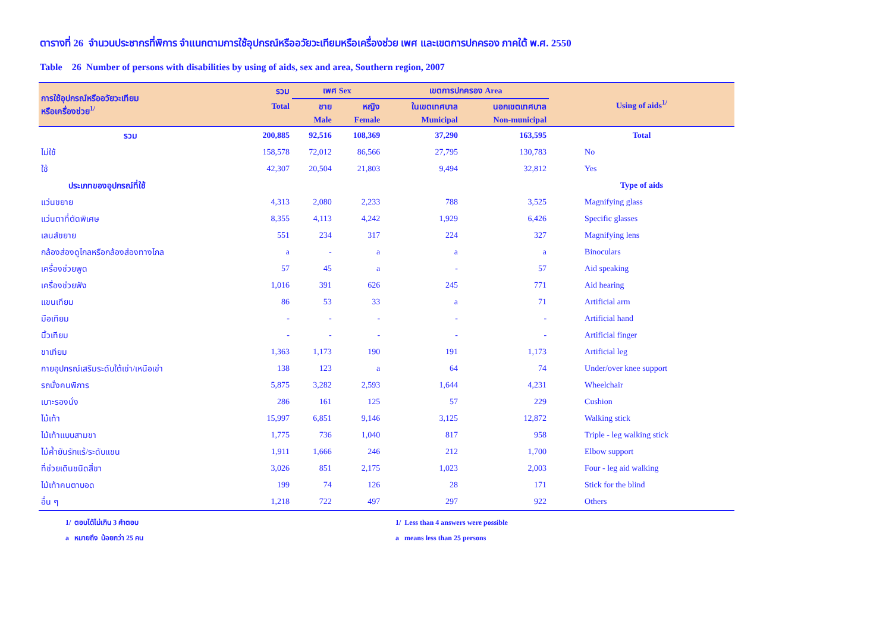ตารางที่ 26 จำนวนประชากรที่พิการ จำแนกตามการใช้อุปกรณ์หรืออวัยวะเทียมหรือเครื่องช่วย เพศ และเขตการปกครอง ภาคใต้ พ.ศ. 2550
Table 26 Number of persons with disabilities by using of aids, sex and area, Southern region, 2007
| การใช้อุปกรณ์หรืออวัยวะเทียม หรือเครื่องช่วย<sup>1/</sup> | รวม | เพศ Sex | | เขตการปกครอง Area | | Using of aids<sup>1/</sup> |
| --- | --- | --- | --- | --- | --- | --- |
| | Total | ชาย | หญิง | ในเขตเทศบาล | นอกเขตเทศบาล | |
| | | Male | Female | Municipal | Non-municipal | |
| รวม | 200,885 | 92,516 | 108,369 | 37,290 | 163,595 | Total |
| ไม่ใช้ | 158,578 | 72,012 | 86,566 | 27,795 | 130,783 | No |
| ใช้ | 42,307 | 20,504 | 21,803 | 9,494 | 32,812 | Yes |
| ประเภทของอุปกรณ์ที่ใช้ | | | | | | Type of aids |
| แว่นขยาย | 4,313 | 2,080 | 2,233 | 788 | 3,525 | Magnifying glass |
| แว่นตาที่ตัดพิเศษ | 8,355 | 4,113 | 4,242 | 1,929 | 6,426 | Specific glasses |
| เลนส์ขยาย | 551 | 234 | 317 | 224 | 327 | Magnifying lens |
| กล้องส่องดูไกลหรือกล้องส่องทางไกล | a | - | a | a | a | Binoculars |
| เครื่องช่วยพูด | 57 | 45 | a | - | 57 | Aid speaking |
| เครื่องช่วยฟัง | 1,016 | 391 | 626 | 245 | 771 | Aid hearing |
| แขนเทียม | 86 | 53 | 33 | a | 71 | Artificial arm |
| มือเทียม | - | - | - | - | - | Artificial hand |
| นิ้วเทียม | - | - | - | - | - | Artificial finger |
| ขาเทียม | 1,363 | 1,173 | 190 | 191 | 1,173 | Artificial leg |
| กายอุปกรณ์เสริมระดับใต้เข่า/เหนือเข่า | 138 | 123 | a | 64 | 74 | Under/over knee support |
| รถนั่งคนพิการ | 5,875 | 3,282 | 2,593 | 1,644 | 4,231 | Wheelchair |
| เบาะรองนั่ง | 286 | 161 | 125 | 57 | 229 | Cushion |
| ไม้เท้า | 15,997 | 6,851 | 9,146 | 3,125 | 12,872 | Walking stick |
| ไม้เท้าแบบสามขา | 1,775 | 736 | 1,040 | 817 | 958 | Triple - leg walking stick |
| ไม้ค้ำยันรักแร้/ระดับแขน | 1,911 | 1,666 | 246 | 212 | 1,700 | Elbow support |
| ที่ช่วยเดินชนิดสี่ขา | 3,026 | 851 | 2,175 | 1,023 | 2,003 | Four - leg aid walking |
| ไม้เท้าคนตาบอด | 199 | 74 | 126 | 28 | 171 | Stick for the blind |
| อื่น ๆ | 1,218 | 722 | 497 | 297 | 922 | Others |
1/ ตอบได้ไม่เกิน 3 คำตอบ
a หมายถึง น้อยกว่า 25 คน
1/ Less than 4 answers were possible
a means less than 25 persons